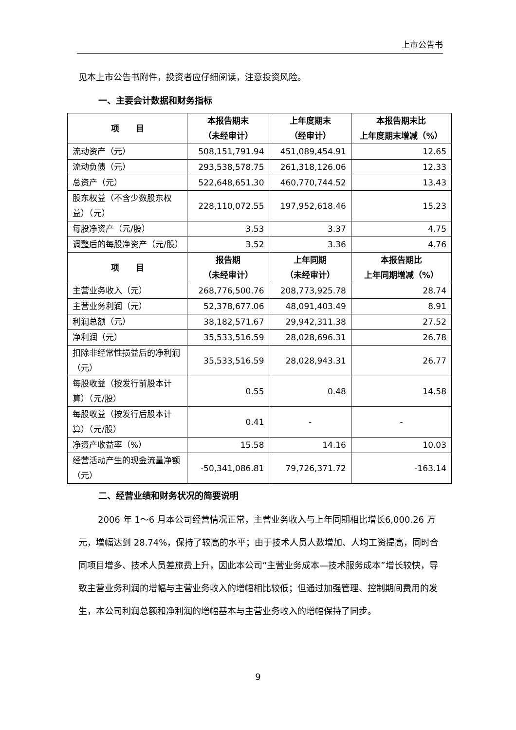上市公告书
见本上市公告书附件，投资者应仔细阅读，注意投资风险。
一、主要会计数据和财务指标
| 项 目 | 本报告期末 （未经审计） | 上年度期末 （经审计） | 本报告期末比 上年度期末增减（%） |
| --- | --- | --- | --- |
| 流动资产（元） | 508,151,791.94 | 451,089,454.91 | 12.65 |
| 流动负债（元） | 293,538,578.75 | 261,318,126.06 | 12.33 |
| 总资产（元） | 522,648,651.30 | 460,770,744.52 | 13.43 |
| 股东权益（不含少数股东权益）（元） | 228,110,072.55 | 197,952,618.46 | 15.23 |
| 每股净资产（元/股） | 3.53 | 3.37 | 4.75 |
| 调整后的每股净资产（元/股） | 3.52 | 3.36 | 4.76 |
| 项 目 | 报告期 （未经审计） | 上年同期 （未经审计） | 本报告期比 上年同期增减（%） |
| 主营业务收入（元） | 268,776,500.76 | 208,773,925.78 | 28.74 |
| 主营业务利润（元） | 52,378,677.06 | 48,091,403.49 | 8.91 |
| 利润总额（元） | 38,182,571.67 | 29,942,311.38 | 27.52 |
| 净利润（元） | 35,533,516.59 | 28,028,696.31 | 26.78 |
| 扣除非经常性损益后的净利润（元） | 35,533,516.59 | 28,028,943.31 | 26.77 |
| 每股收益（按发行前股本计算）（元/股） | 0.55 | 0.48 | 14.58 |
| 每股收益（按发行后股本计算）（元/股） | 0.41 | - | - |
| 净资产收益率（%） | 15.58 | 14.16 | 10.03 |
| 经营活动产生的现金流量净额（元） | -50,341,086.81 | 79,726,371.72 | -163.14 |
二、经营业绩和财务状况的简要说明
2006 年 1～6 月本公司经营情况正常，主营业务收入与上年同期相比增长6,000.26 万元，增幅达到 28.74%，保持了较高的水平；由于技术人员人数增加、人均工资提高，同时合同项目增多、技术人员差旅费上升，因此本公司“主营业务成本—技术服务成本”增长较快，导致主营业务利润的增幅与主营业务收入的增幅相比较低；但通过加强管理、控制期间费用的发生，本公司利润总额和净利润的增幅基本与主营业务收入的增幅保持了同步。
9